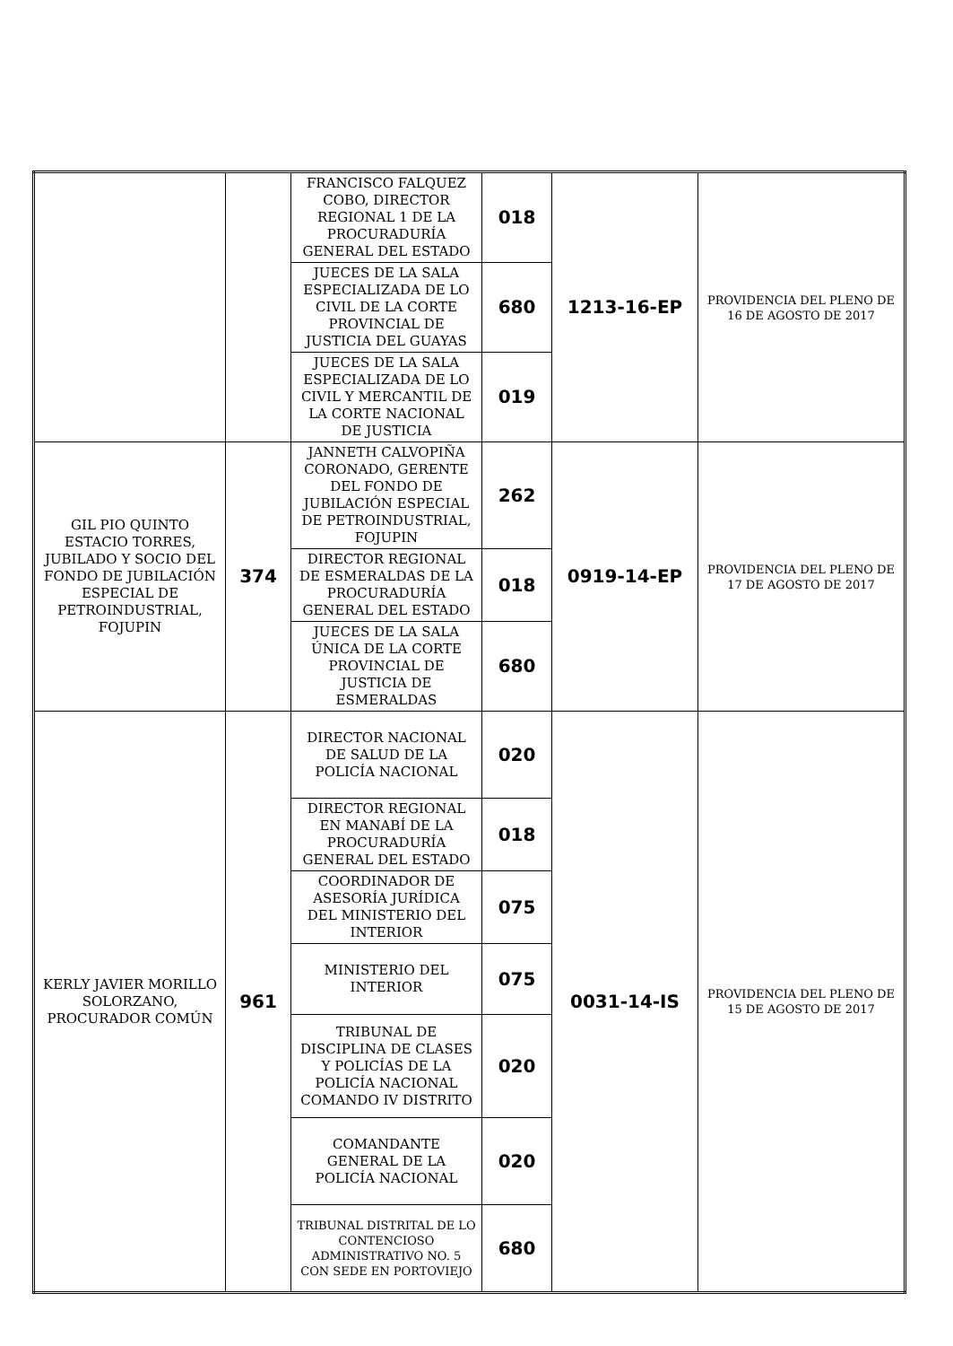| | | FRANCISCO FALQUEZ COBO, DIRECTOR REGIONAL 1 DE LA PROCURADURÍA GENERAL DEL ESTADO | 018 | 1213-16-EP | PROVIDENCIA DEL PLENO DE 16 DE AGOSTO DE 2017 |
| | | JUECES DE LA SALA ESPECIALIZADA DE LO CIVIL DE LA CORTE PROVINCIAL DE JUSTICIA DEL GUAYAS | 680 | | |
| | | JUECES DE LA SALA ESPECIALIZADA DE LO CIVIL Y MERCANTIL DE LA CORTE NACIONAL DE JUSTICIA | 019 | | |
| GIL PIO QUINTO ESTACIO TORRES, JUBILADO Y SOCIO DEL FONDO DE JUBILACIÓN ESPECIAL DE PETROINDUSTRIAL, FOJUPIN | 374 | JANNETH CALVOPIÑA CORONADO, GERENTE DEL FONDO DE JUBILACIÓN ESPECIAL DE PETROINDUSTRIAL, FOJUPIN | 262 | 0919-14-EP | PROVIDENCIA DEL PLENO DE 17 DE AGOSTO DE 2017 |
| | | DIRECTOR REGIONAL DE ESMERALDAS DE LA PROCURADURÍA GENERAL DEL ESTADO | 018 | | |
| | | JUECES DE LA SALA ÚNICA DE LA CORTE PROVINCIAL DE JUSTICIA DE ESMERALDAS | 680 | | |
| KERLY JAVIER MORILLO SOLORZANO, PROCURADOR COMÚN | 961 | DIRECTOR NACIONAL DE SALUD DE LA POLICÍA NACIONAL | 020 | 0031-14-IS | PROVIDENCIA DEL PLENO DE 15 DE AGOSTO DE 2017 |
| | | DIRECTOR REGIONAL EN MANABÍ DE LA PROCURADURÍA GENERAL DEL ESTADO | 018 | | |
| | | COORDINADOR DE ASESORÍA JURÍDICA DEL MINISTERIO DEL INTERIOR | 075 | | |
| | | MINISTERIO DEL INTERIOR | 075 | | |
| | | TRIBUNAL DE DISCIPLINA DE CLASES Y POLICÍAS DE LA POLICÍA NACIONAL COMANDO IV DISTRITO | 020 | | |
| | | COMANDANTE GENERAL DE LA POLICÍA NACIONAL | 020 | | |
| | | TRIBUNAL DISTRITAL DE LO CONTENCIOSO ADMINISTRATIVO NO. 5 CON SEDE EN PORTOVIEJO | 680 | | |